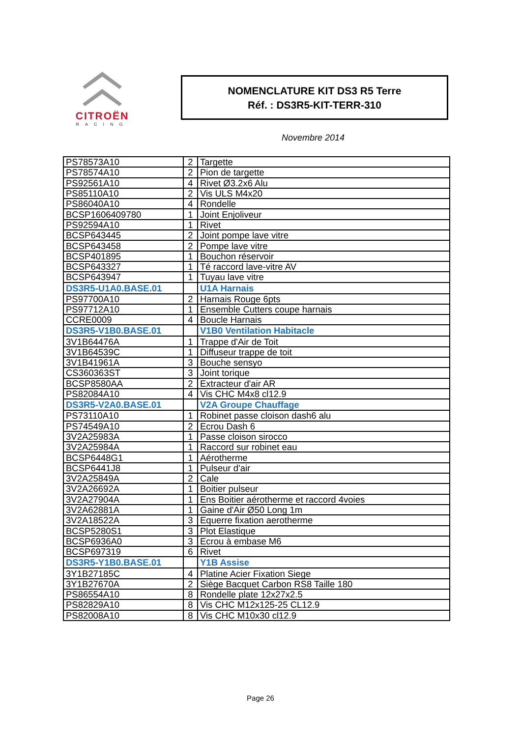CITROËN
RACING
NOMENCLATURE KIT DS3 R5 Terre
Réf. : DS3R5-KIT-TERR-310
Novembre 2014
| PS78573A10 | 2 | Targette |
| PS78574A10 | 2 | Pion de targette |
| PS92561A10 | 4 | Rivet Ø3.2x6 Alu |
| PS85110A10 | 2 | Vis ULS M4x20 |
| PS86040A10 | 4 | Rondelle |
| BCSP1606409780 | 1 | Joint Enjoliveur |
| PS92594A10 | 1 | Rivet |
| BCSP643445 | 2 | Joint pompe lave vitre |
| BCSP643458 | 2 | Pompe lave vitre |
| BCSP401895 | 1 | Bouchon réservoir |
| BCSP643327 | 1 | Té raccord lave-vitre AV |
| BCSP643947 | 1 | Tuyau lave vitre |
| DS3R5-U1A0.BASE.01 | | U1A Harnais |
| PS97700A10 | 2 | Harnais Rouge 6pts |
| PS97712A10 | 1 | Ensemble Cutters coupe harnais |
| CCRE0009 | 4 | Boucle Harnais |
| DS3R5-V1B0.BASE.01 | | V1B0 Ventilation Habitacle |
| 3V1B64476A | 1 | Trappe d'Air de Toit |
| 3V1B64539C | 1 | Diffuseur trappe de toit |
| 3V1B41961A | 3 | Bouche sensyo |
| CS360363ST | 3 | Joint torique |
| BCSP8580AA | 2 | Extracteur d'air AR |
| PS82084A10 | 4 | Vis CHC M4x8 cl12.9 |
| DS3R5-V2A0.BASE.01 | | V2A Groupe Chauffage |
| PS73110A10 | 1 | Robinet passe cloison dash6 alu |
| PS74549A10 | 2 | Ecrou Dash 6 |
| 3V2A25983A | 1 | Passe cloison sirocco |
| 3V2A25984A | 1 | Raccord sur robinet eau |
| BCSP6448G1 | 1 | Aérotherme |
| BCSP6441J8 | 1 | Pulseur d'air |
| 3V2A25849A | 2 | Cale |
| 3V2A26692A | 1 | Boitier pulseur |
| 3V2A27904A | 1 | Ens Boitier aérotherme et raccord 4voies |
| 3V2A62881A | 1 | Gaine d'Air Ø50 Long 1m |
| 3V2A18522A | 3 | Equerre fixation aerotherme |
| BCSP5280S1 | 3 | Plot Elastique |
| BCSP6936A0 | 3 | Ecrou à embase M6 |
| BCSP697319 | 6 | Rivet |
| DS3R5-Y1B0.BASE.01 | | Y1B Assise |
| 3Y1B27185C | 4 | Platine Acier Fixation Siege |
| 3Y1B27670A | 2 | Siège Bacquet Carbon RS8 Taille 180 |
| PS86554A10 | 8 | Rondelle plate 12x27x2.5 |
| PS82829A10 | 8 | Vis CHC M12x125-25 CL12.9 |
| PS82008A10 | 8 | Vis CHC M10x30 cl12.9 |
Page 26